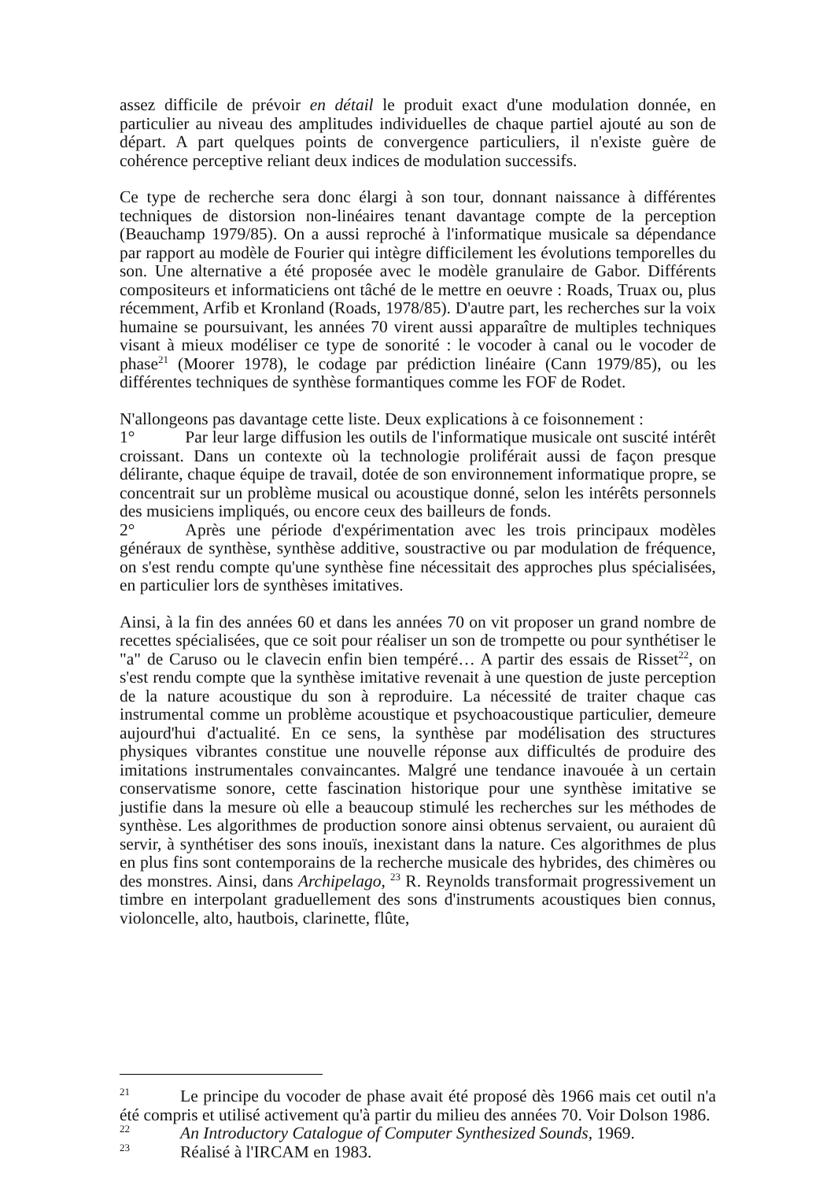assez difficile de prévoir en détail le produit exact d'une modulation donnée, en particulier au niveau des amplitudes individuelles de chaque partiel ajouté au son de départ. A part quelques points de convergence particuliers, il n'existe guère de cohérence perceptive reliant deux indices de modulation successifs.
Ce type de recherche sera donc élargi à son tour, donnant naissance à différentes techniques de distorsion non-linéaires tenant davantage compte de la perception (Beauchamp 1979/85). On a aussi reproché à l'informatique musicale sa dépendance par rapport au modèle de Fourier qui intègre difficilement les évolutions temporelles du son. Une alternative a été proposée avec le modèle granulaire de Gabor. Différents compositeurs et informaticiens ont tâché de le mettre en oeuvre : Roads, Truax ou, plus récemment, Arfib et Kronland (Roads, 1978/85). D'autre part, les recherches sur la voix humaine se poursuivant, les années 70 virent aussi apparaître de multiples techniques visant à mieux modéliser ce type de sonorité : le vocoder à canal ou le vocoder de phase<sup>21</sup> (Moorer 1978), le codage par prédiction linéaire (Cann 1979/85), ou les différentes techniques de synthèse formantiques comme les FOF de Rodet.
N'allongeons pas davantage cette liste. Deux explications à ce foisonnement :
1° Par leur large diffusion les outils de l'informatique musicale ont suscité intérêt croissant. Dans un contexte où la technologie proliférait aussi de façon presque délirante, chaque équipe de travail, dotée de son environnement informatique propre, se concentrait sur un problème musical ou acoustique donné, selon les intérêts personnels des musiciens impliqués, ou encore ceux des bailleurs de fonds.
2° Après une période d'expérimentation avec les trois principaux modèles généraux de synthèse, synthèse additive, soustractive ou par modulation de fréquence, on s'est rendu compte qu'une synthèse fine nécessitait des approches plus spécialisées, en particulier lors de synthèses imitatives.
Ainsi, à la fin des années 60 et dans les années 70 on vit proposer un grand nombre de recettes spécialisées, que ce soit pour réaliser un son de trompette ou pour synthétiser le "a" de Caruso ou le clavecin enfin bien tempéré… A partir des essais de Risset<sup>22</sup>, on s'est rendu compte que la synthèse imitative revenait à une question de juste perception de la nature acoustique du son à reproduire. La nécessité de traiter chaque cas instrumental comme un problème acoustique et psychoacoustique particulier, demeure aujourd'hui d'actualité. En ce sens, la synthèse par modélisation des structures physiques vibrantes constitue une nouvelle réponse aux difficultés de produire des imitations instrumentales convaincantes. Malgré une tendance inavouée à un certain conservatisme sonore, cette fascination historique pour une synthèse imitative se justifie dans la mesure où elle a beaucoup stimulé les recherches sur les méthodes de synthèse. Les algorithmes de production sonore ainsi obtenus servaient, ou auraient dû servir, à synthétiser des sons inouïs, inexistant dans la nature. Ces algorithmes de plus en plus fins sont contemporains de la recherche musicale des hybrides, des chimères ou des monstres. Ainsi, dans Archipelago, <sup>23</sup> R. Reynolds transformait progressivement un timbre en interpolant graduellement des sons d'instruments acoustiques bien connus, violoncelle, alto, hautbois, clarinette, flûte,
<sup>21</sup> Le principe du vocoder de phase avait été proposé dès 1966 mais cet outil n'a été compris et utilisé activement qu'à partir du milieu des années 70. Voir Dolson 1986.
<sup>22</sup> An Introductory Catalogue of Computer Synthesized Sounds, 1969.
<sup>23</sup> Réalisé à l'IRCAM en 1983.